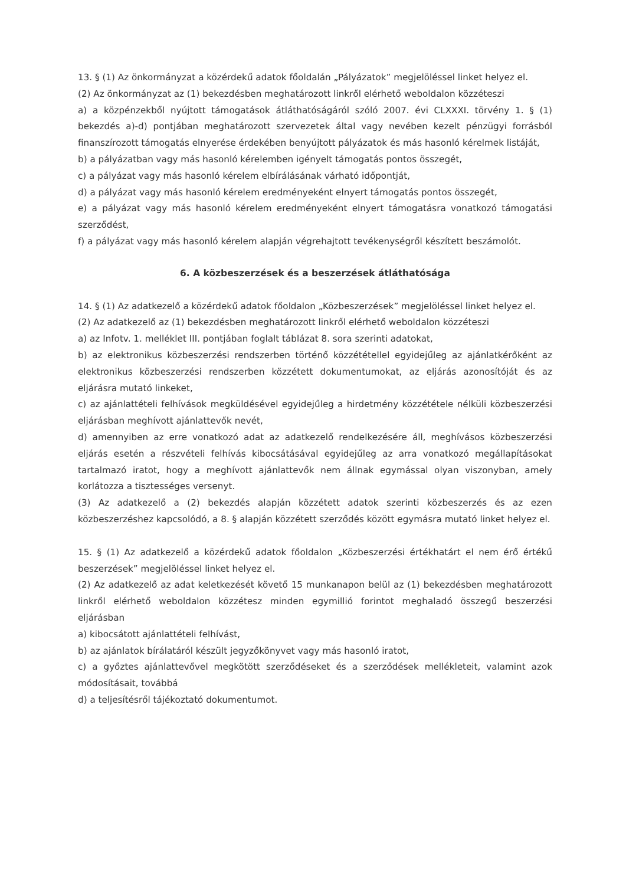13. § (1) Az önkormányzat a közérdekű adatok főoldalán „Pályázatok” megjelöléssel linket helyez el.
(2) Az önkormányzat az (1) bekezdésben meghatározott linkről elérhető weboldalon közzéteszi
a) a közpénzekből nyújtott támogatások átláthatóságáról szóló 2007. évi CLXXXI. törvény 1. § (1) bekezdés a)-d) pontjában meghatározott szervezetek által vagy nevében kezelt pénzügyi forrásból finanszírozott támogatás elnyerése érdekében benyújtott pályázatok és más hasonló kérelmek listáját,
b) a pályázatban vagy más hasonló kérelemben igényelt támogatás pontos összegét,
c) a pályázat vagy más hasonló kérelem elbírálásának várható időpontját,
d) a pályázat vagy más hasonló kérelem eredményeként elnyert támogatás pontos összegét,
e) a pályázat vagy más hasonló kérelem eredményeként elnyert támogatásra vonatkozó támogatási szerződést,
f) a pályázat vagy más hasonló kérelem alapján végrehajtott tevékenységről készített beszámolót.
6. A közbeszerzések és a beszerzések átláthatósága
14. § (1) Az adatkezelő a közérdekű adatok főoldalon „Közbeszerzések” megjelöléssel linket helyez el.
(2) Az adatkezelő az (1) bekezdésben meghatározott linkről elérhető weboldalon közzéteszi
a) az Infotv. 1. melléklet III. pontjában foglalt táblázat 8. sora szerinti adatokat,
b) az elektronikus közbeszerzési rendszerben történő közzététellel egyidejűleg az ajánlatkérőként az elektronikus közbeszerzési rendszerben közzétett dokumentumokat, az eljárás azonosítóját és az eljárásra mutató linkeket,
c) az ajánlattételi felhívások megküldésével egyidejűleg a hirdetmény közzététele nélküli közbeszerzési eljárásban meghívott ajánlattevők nevét,
d) amennyiben az erre vonatkozó adat az adatkezelő rendelkezésére áll, meghívásos közbeszerzési eljárás esetén a részvételi felhívás kibocsátásával egyidejűleg az arra vonatkozó megállapításokat tartalmazó iratot, hogy a meghívott ajánlattevők nem állnak egymással olyan viszonyban, amely korlátozza a tisztességes versenyt.
(3) Az adatkezelő a (2) bekezdés alapján közzétett adatok szerinti közbeszerzés és az ezen közbeszerzéshez kapcsolódó, a 8. § alapján közzétett szerződés között egymásra mutató linket helyez el.
15. § (1) Az adatkezelő a közérdekű adatok főoldalon „Közbeszerzési értékhatárt el nem érő értékű beszerzések” megjelöléssel linket helyez el.
(2) Az adatkezelő az adat keletkezését követő 15 munkanapon belül az (1) bekezdésben meghatározott linkről elérhető weboldalon közzétesz minden egymillió forintot meghaladó összegű beszerzési eljárásban
a) kibocsátott ajánlattételi felhívást,
b) az ajánlatok bírálatáról készült jegyzőkönyvet vagy más hasonló iratot,
c) a győztes ajánlattevővel megkötött szerződéseket és a szerződések mellékleteit, valamint azok módosításait, továbbá
d) a teljesítésről tájékoztató dokumentumot.